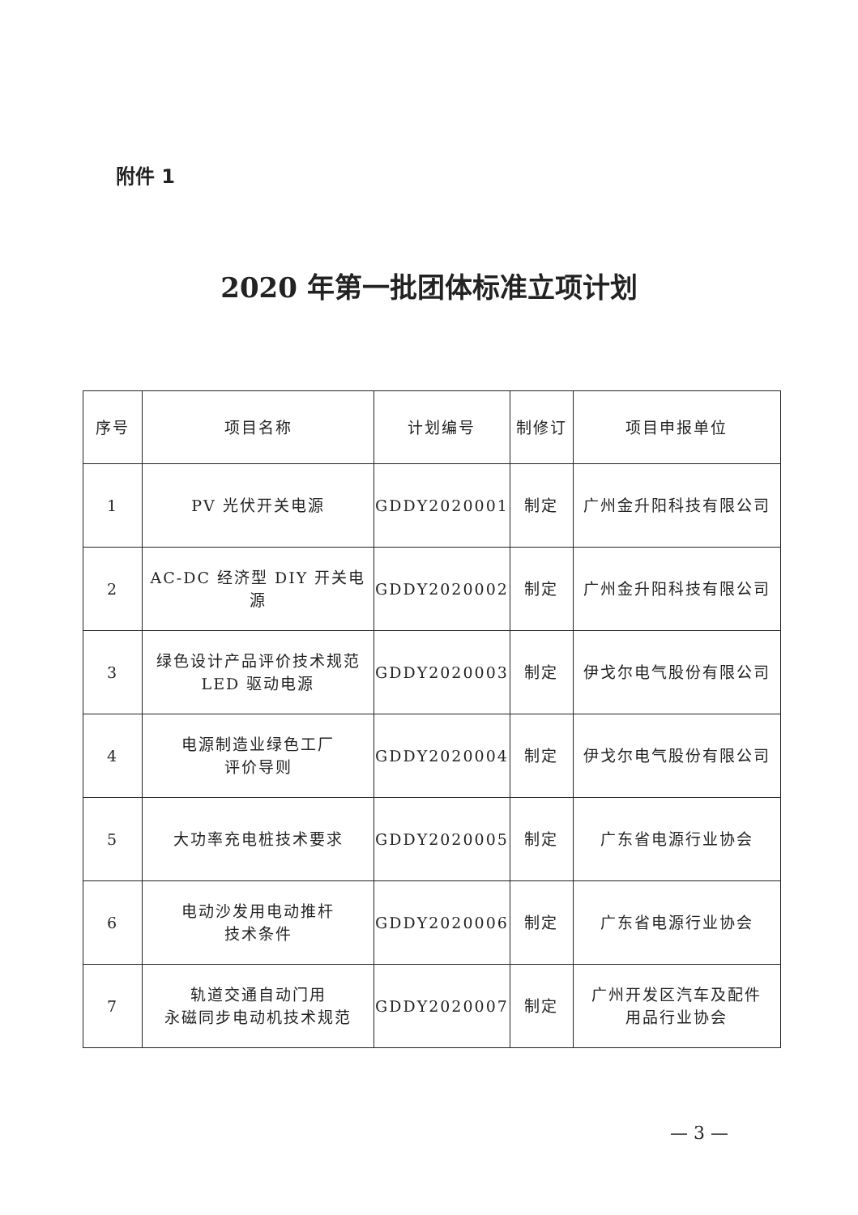附件 1
2020 年第一批团体标准立项计划
| 序号 | 项目名称 | 计划编号 | 制修订 | 项目申报单位 |
| 1 | PV 光伏开关电源 | GDDY2020001 | 制定 | 广州金升阳科技有限公司 |
| 2 | AC-DC 经济型 DIY 开关电源 | GDDY2020002 | 制定 | 广州金升阳科技有限公司 |
| 3 | 绿色设计产品评价技术规范 LED 驱动电源 | GDDY2020003 | 制定 | 伊戈尔电气股份有限公司 |
| 4 | 电源制造业绿色工厂 评价导则 | GDDY2020004 | 制定 | 伊戈尔电气股份有限公司 |
| 5 | 大功率充电桩技术要求 | GDDY2020005 | 制定 | 广东省电源行业协会 |
| 6 | 电动沙发用电动推杆 技术条件 | GDDY2020006 | 制定 | 广东省电源行业协会 |
| 7 | 轨道交通自动门用 永磁同步电动机技术规范 | GDDY2020007 | 制定 | 广州开发区汽车及配件 用品行业协会 |
— 3 —